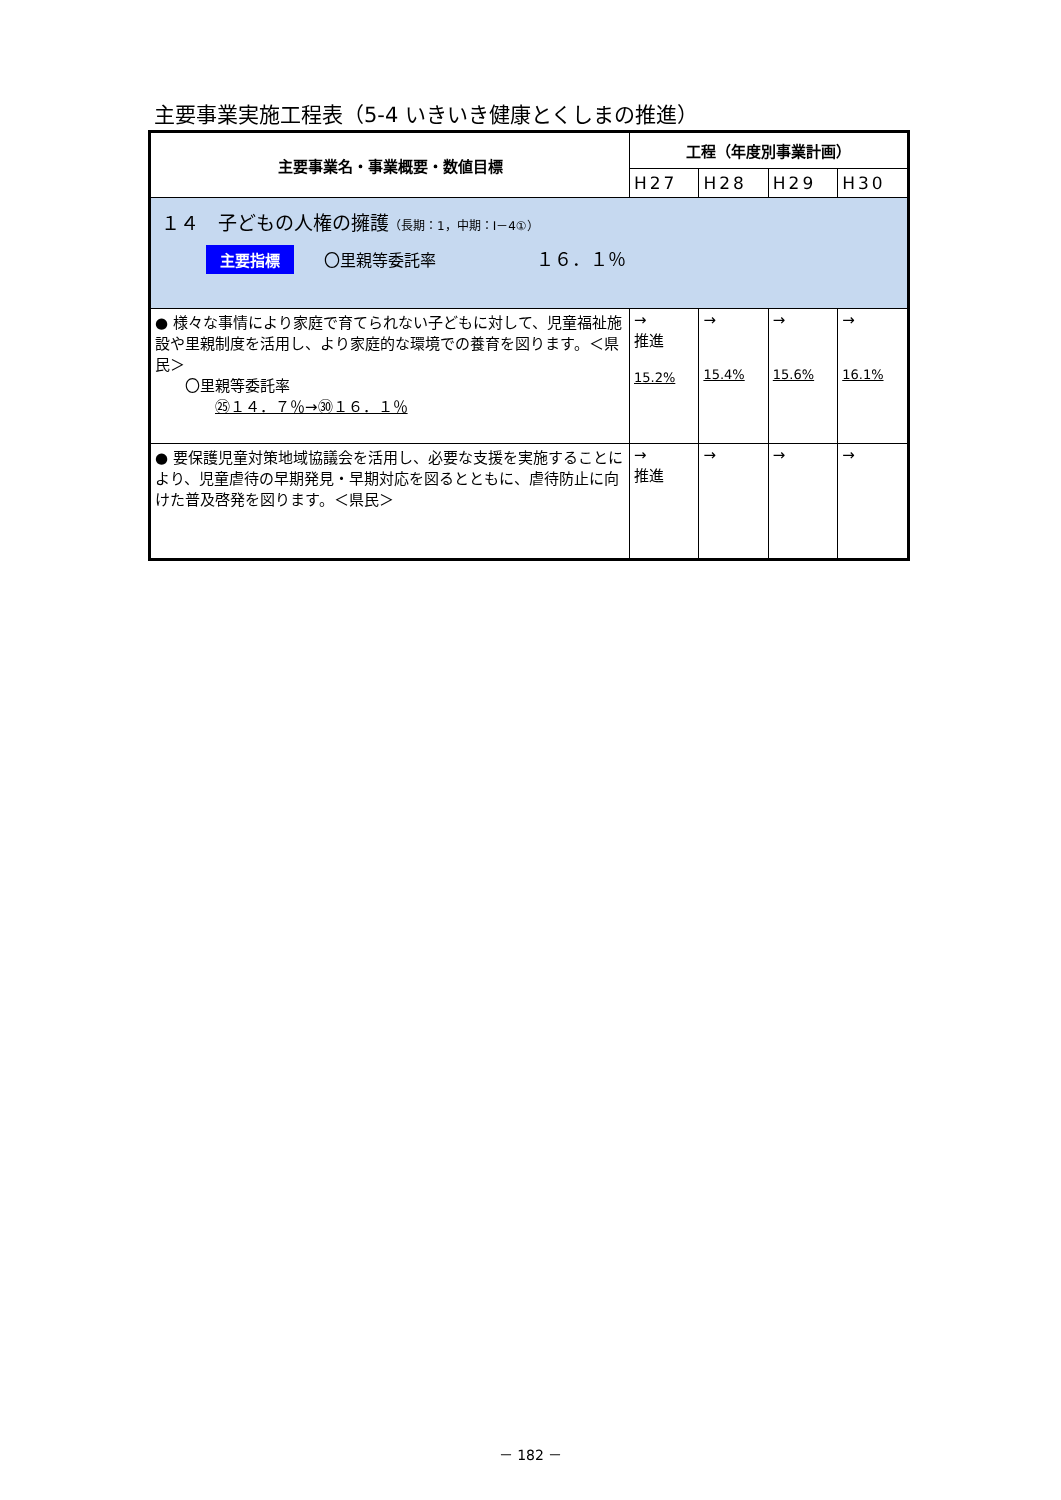主要事業実施工程表（5-4 いきいき健康とくしまの推進）
| 主要事業名・事業概要・数値目標 | 工程（年度別事業計画） | | | |
| --- | --- | --- | --- | --- |
| | H27 | H28 | H29 | H30 |
| １４ 子どもの人権の擁護 （長期：1，中期：Ⅰ－4①） 主要指標 〇里親等委託率 １６．１％ | | | | |
| ● 様々な事情により家庭で育てられない子どもに対して、児童福祉施設や里親制度を活用し、より家庭的な環境での養育を図ります。＜県民＞ 〇里親等委託率 ㉕１４．７％→㉚１６．１％ | → 推進 15.2% | → 15.4% | → 15.6% | → 16.1% |
| ● 要保護児童対策地域協議会を活用し、必要な支援を実施することにより、児童虐待の早期発見・早期対応を図るとともに、虐待防止に向けた普及啓発を図ります。＜県民＞ | → 推進 | → | → | → |
－ 182 －